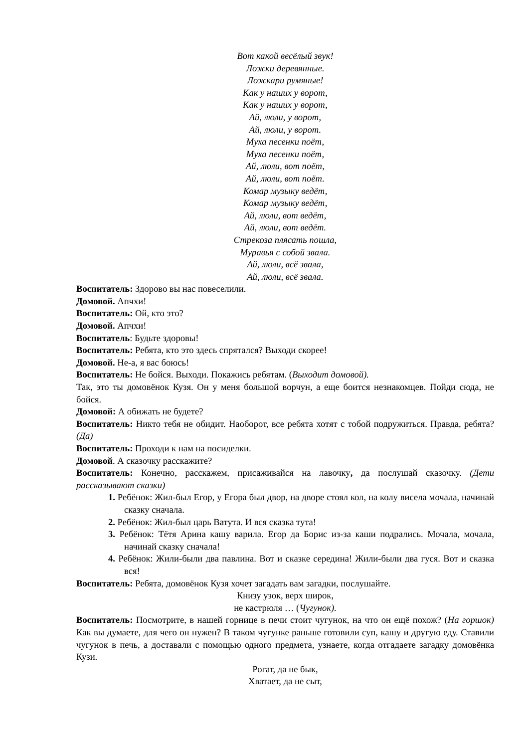Вот какой весёлый звук!
Ложки деревянные.
Ложкари румяные!
Как у наших у ворот,
Как у наших у ворот,
Ай, люли, у ворот,
Ай, люли, у ворот.
Муха песенки поёт,
Муха песенки поёт,
Ай, люли, вот поёт,
Ай, люли, вот поёт.
Комар музыку ведёт,
Комар музыку ведёт,
Ай, люли, вот ведёт,
Ай, люли, вот ведёт.
Стрекоза плясать пошла,
Муравья с собой звала.
Ай, люли, всё звала,
Ай, люли, всё звала.
Воспитатель: Здорово вы нас повеселили.
Домовой. Апчхи!
Воспитатель: Ой, кто это?
Домовой. Апчхи!
Воспитатель: Будьте здоровы!
Воспитатель: Ребята, кто это здесь спрятался? Выходи скорее!
Домовой. Не-а, я вас боюсь!
Воспитатель: Не бойся. Выходи. Покажись ребятам. (Выходит домовой).
Так, это ты домовёнок Кузя. Он у меня большой ворчун, а еще боится незнакомцев. Пойди сюда, не бойся.
Домовой: А обижать не будете?
Воспитатель: Никто тебя не обидит. Наоборот, все ребята хотят с тобой подружиться. Правда, ребята? (Да)
Воспитатель: Проходи к нам на посиделки.
Домовой. А сказочку расскажите?
Воспитатель: Конечно, расскажем, присаживайся на лавочку, да послушай сказочку. (Дети рассказывают сказки)
1. Ребёнок: Жил-был Егор, у Егора был двор, на дворе стоял кол, на колу висела мочала, начинай сказку сначала.
2. Ребёнок: Жил-был царь Ватута. И вся сказка тута!
3. Ребёнок: Тётя Арина кашу варила. Егор да Борис из-за каши подрались. Мочала, мочала, начинай сказку сначала!
4. Ребёнок: Жили-были два павлина. Вот и сказке середина! Жили-были два гуся. Вот и сказка вся!
Воспитатель: Ребята, домовёнок Кузя хочет загадать вам загадки, послушайте.
Книзу узок, верх широк,
не кастрюля … (Чугунок).
Воспитатель: Посмотрите, в нашей горнице в печи стоит чугунок, на что он ещё похож? (На горшок) Как вы думаете, для чего он нужен? В таком чугунке раньше готовили суп, кашу и другую еду. Ставили чугунок в печь, а доставали с помощью одного предмета, узнаете, когда отгадаете загадку домовёнка Кузи.
Рогат, да не бык,
Хватает, да не сыт,